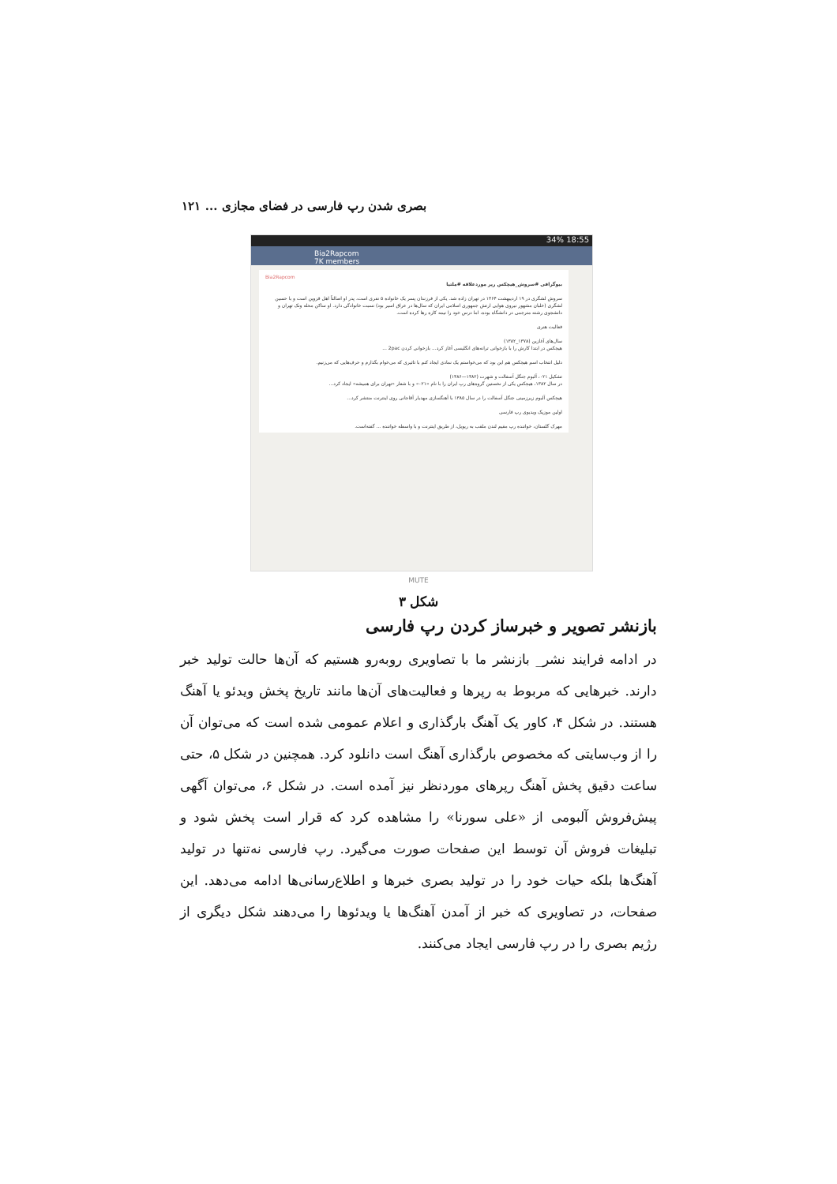بصری شدن رپ فارسی در فضای مجازی ... ۱۲۱
34% 18:55
Bia2Rapcom
7K members
Bia2Rapcom
بیوگرافی #سروش_هیچکس رپر موردعلاقه #ملتیا
سروش لشگری در ۱۹ اردیبهشت ۱۳۶۴ در تهران زاده شد. یکی از فرزندان پسر یک خانواده ۵ نفری است، پدر او اصالتاً اهل قزوین است و با حسین لشگری (خلبان مشهور نیروی هوایی ارتش جمهوری اسلامی ایران که سال‌ها در عراق اسیر بود) نسبت خانوادگی دارد. او ساکن محله ونک تهران و دانشجوی رشته مترجمی در دانشگاه بوده، اما درس خود را نیمه کاره رها کرده است.
فعالیت هنری
سال‌های آغازین (۱۳۷۸_۱۳۸۲)
هیچکس در ابتدا کارش را با بازخوانی ترانه‌های انگلیسی آغاز کرد... بازخوانی کردن 2pac ...
دلیل انتخاب اسم هیچکس هم این بود که می‌خواستم یک نمادی ایجاد کنم با تاثیری که می‌خوام بگذارم و حرف‌هایی که می‌زنیم.
تشکیل ۰۲۱، آلبوم جنگل آسفالت و شهرت (۱۳۸۲—۱۳۸۶)
در سال ۱۳۸۲، هیچکس یکی از نخستین گروه‌های رپ ایران را با نام «۰۲۱» و با شعار «تهران برای همیشه» ایجاد کرد...
هیچکس آلبوم زیرزمینی جنگل آسفالت را در سال ۱۳۸۵ با آهنگسازی مهدیار آقاجانی روی اینترنت منتشر کرد...
اولین موزیک ویدیوی رپ فارسی
مهرک گلستان، خواننده رپ مقیم لندن ملقب به ریویل، از طریق اینترنت و با واسطه خواننده ... گفته‌است.
MUTE
شکل ۳
بازنشر تصویر و خبرساز کردن رپ فارسی
در ادامه فرایند نشر_ بازنشر ما با تصاویری روبه‌رو هستیم که آن‌ها حالت تولید خبر دارند. خبرهایی که مربوط به رپرها و فعالیت‌های آن‌ها مانند تاریخ پخش ویدئو یا آهنگ هستند. در شکل ۴، کاور یک آهنگ بارگذاری و اعلام عمومی شده است که می‌توان آن را از وب‌سایتی که مخصوص بارگذاری آهنگ است دانلود کرد. همچنین در شکل ۵، حتی ساعت دقیق پخش آهنگ رپرهای موردنظر نیز آمده است. در شکل ۶، می‌توان آگهی پیش‌فروش آلبومی از «علی سورنا» را مشاهده کرد که قرار است پخش شود و تبلیغات فروش آن توسط این صفحات صورت می‌گیرد. رپ فارسی نه‌تنها در تولید آهنگ‌ها بلکه حیات خود را در تولید بصری خبرها و اطلاع‌رسانی‌ها ادامه می‌دهد. این صفحات، در تصاویری که خبر از آمدن آهنگ‌ها یا ویدئوها را می‌دهند شکل دیگری از رژیم بصری را در رپ فارسی ایجاد می‌کنند.